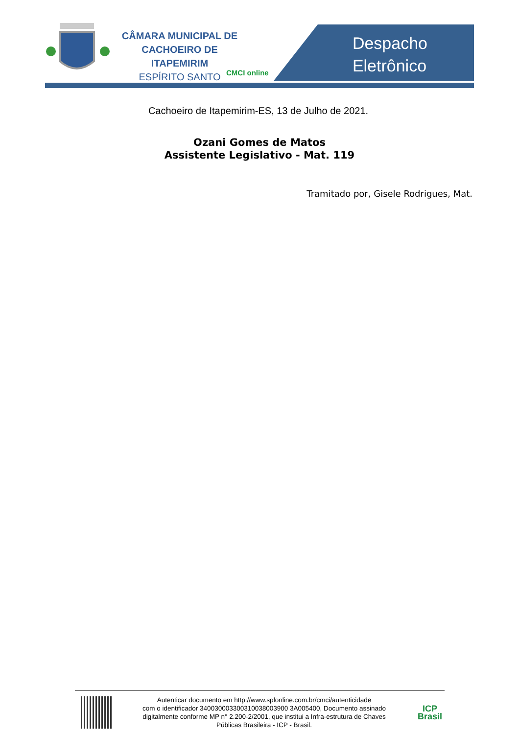CÂMARA MUNICIPAL DE
CACHOEIRO DE ITAPEMIRIM
ESPÍRITO SANTO
CMCI online
Despacho
Eletrônico
Cachoeiro de Itapemirim-ES, 13 de Julho de 2021.
Ozani Gomes de Matos
Assistente Legislativo - Mat. 119
Tramitado por, Gisele Rodrigues, Mat.
Autenticar documento em http://www.splonline.com.br/cmci/autenticidade
com o identificador 340030003300310038003900 3A005400, Documento assinado
digitalmente conforme MP n° 2.200-2/2001, que institui a Infra-estrutura de Chaves
Públicas Brasileira - ICP - Brasil.
ICP
Brasil